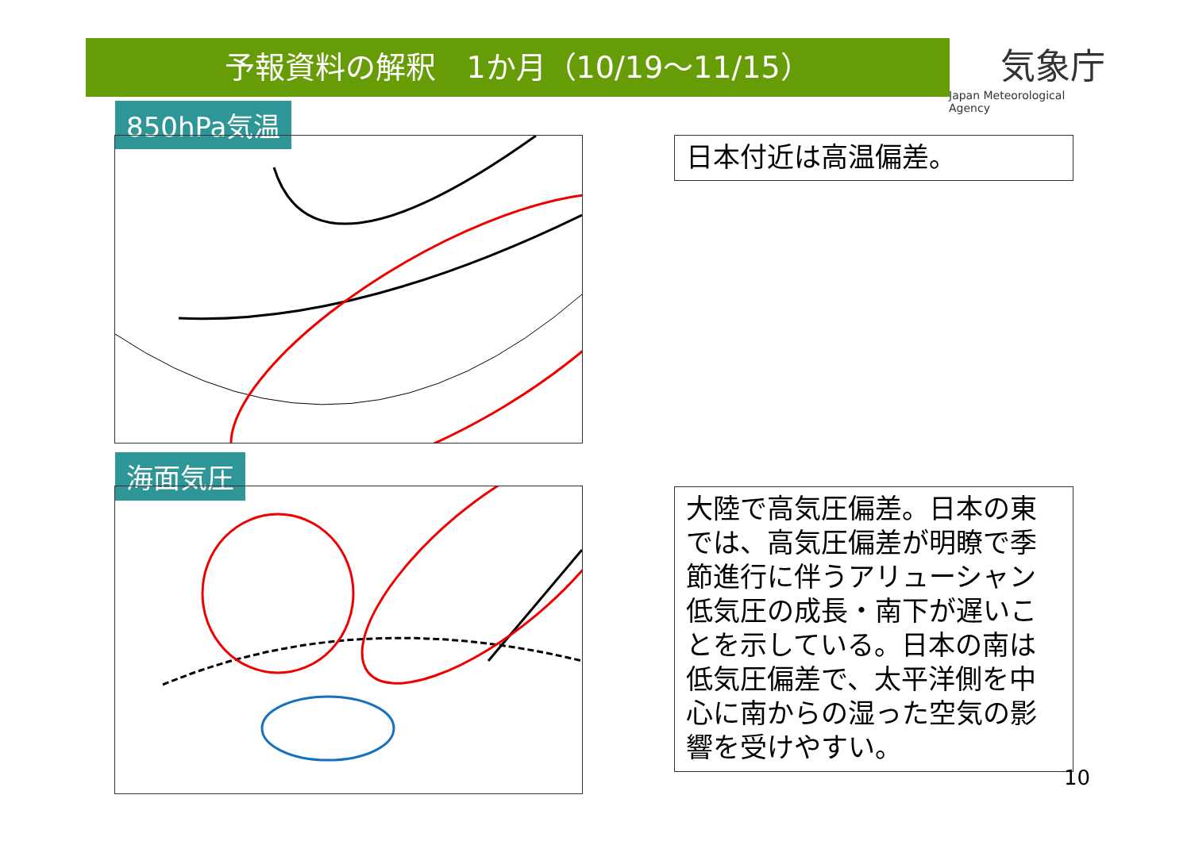予報資料の解釈　1か月（10/19～11/15）
気象庁
Japan Meteorological Agency
850hPa気温
海面気圧
日本付近は高温偏差。
大陸で高気圧偏差。日本の東では、高気圧偏差が明瞭で季節進行に伴うアリューシャン低気圧の成長・南下が遅いことを示している。日本の南は低気圧偏差で、太平洋側を中心に南からの湿った空気の影響を受けやすい。
10